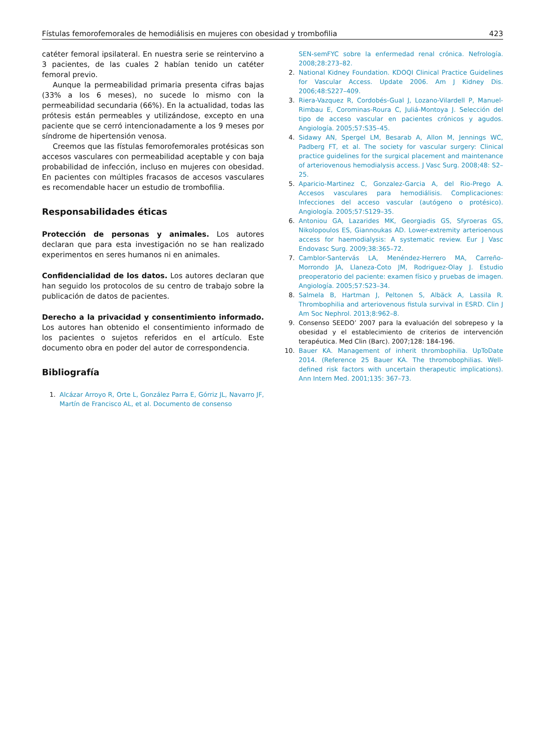Fístulas femorofemorales de hemodiálisis en mujeres con obesidad y trombofilia 423
catéter femoral ipsilateral. En nuestra serie se reintervino a 3 pacientes, de las cuales 2 habían tenido un catéter femoral previo.
Aunque la permeabilidad primaria presenta cifras bajas (33% a los 6 meses), no sucede lo mismo con la permeabilidad secundaria (66%). En la actualidad, todas las prótesis están permeables y utilizándose, excepto en una paciente que se cerró intencionadamente a los 9 meses por síndrome de hipertensión venosa.
Creemos que las fístulas femorofemorales protésicas son accesos vasculares con permeabilidad aceptable y con baja probabilidad de infección, incluso en mujeres con obesidad. En pacientes con múltiples fracasos de accesos vasculares es recomendable hacer un estudio de trombofilia.
Responsabilidades éticas
Protección de personas y animales. Los autores declaran que para esta investigación no se han realizado experimentos en seres humanos ni en animales.
Confidencialidad de los datos. Los autores declaran que han seguido los protocolos de su centro de trabajo sobre la publicación de datos de pacientes.
Derecho a la privacidad y consentimiento informado. Los autores han obtenido el consentimiento informado de los pacientes o sujetos referidos en el artículo. Este documento obra en poder del autor de correspondencia.
Bibliografía
1. Alcázar Arroyo R, Orte L, González Parra E, Górriz JL, Navarro JF, Martín de Francisco AL, et al. Documento de consenso
SEN-semFYC sobre la enfermedad renal crónica. Nefrología. 2008;28:273–82.
2. National Kidney Foundation. KDOQI Clinical Practice Guidelines for Vascular Access. Update 2006. Am J Kidney Dis. 2006;48:S227–409.
3. Riera-Vazquez R, Cordobés-Gual J, Lozano-Vilardell P, Manuel-Rimbau E, Corominas-Roura C, Juliá-Montoya J. Selección del tipo de acceso vascular en pacientes crónicos y agudos. Angiología. 2005;57:S35–45.
4. Sidawy AN, Spergel LM, Besarab A, Allon M, Jennings WC, Padberg FT, et al. The society for vascular surgery: Clinical practice guidelines for the surgical placement and maintenance of arteriovenous hemodialysis access. J Vasc Surg. 2008;48: S2–25.
5. Aparicio-Martinez C, Gonzalez-Garcia A, del Rio-Prego A. Accesos vasculares para hemodiálisis. Complicaciones: Infecciones del acceso vascular (autógeno o protésico). Angiología. 2005;57:S129–35.
6. Antoniou GA, Lazarides MK, Georgiadis GS, Sfyroeras GS, Nikolopoulos ES, Giannoukas AD. Lower-extremity arterioenous access for haemodialysis: A systematic review. Eur J Vasc Endovasc Surg. 2009;38:365–72.
7. Camblor-Santervás LA, Menéndez-Herrero MA, Carreño-Morrondo JA, Llaneza-Coto JM, Rodriguez-Olay J. Estudio preoperatorio del paciente: examen físico y pruebas de imagen. Angiología. 2005;57:S23–34.
8. Salmela B, Hartman J, Peltonen S, Albäck A, Lassila R. Thrombophilia and arteriovenous fistula survival in ESRD. Clin J Am Soc Nephrol. 2013;8:962–8.
9. Consenso SEEDO’ 2007 para la evaluación del sobrepeso y la obesidad y el establecimiento de criterios de intervención terapéutica. Med Clin (Barc). 2007;128: 184-196.
10. Bauer KA. Management of inherit thrombophilia. UpToDate 2014. (Reference 25 Bauer KA. The thromobophilias. Well-defined risk factors with uncertain therapeutic implications). Ann Intern Med. 2001;135: 367–73.